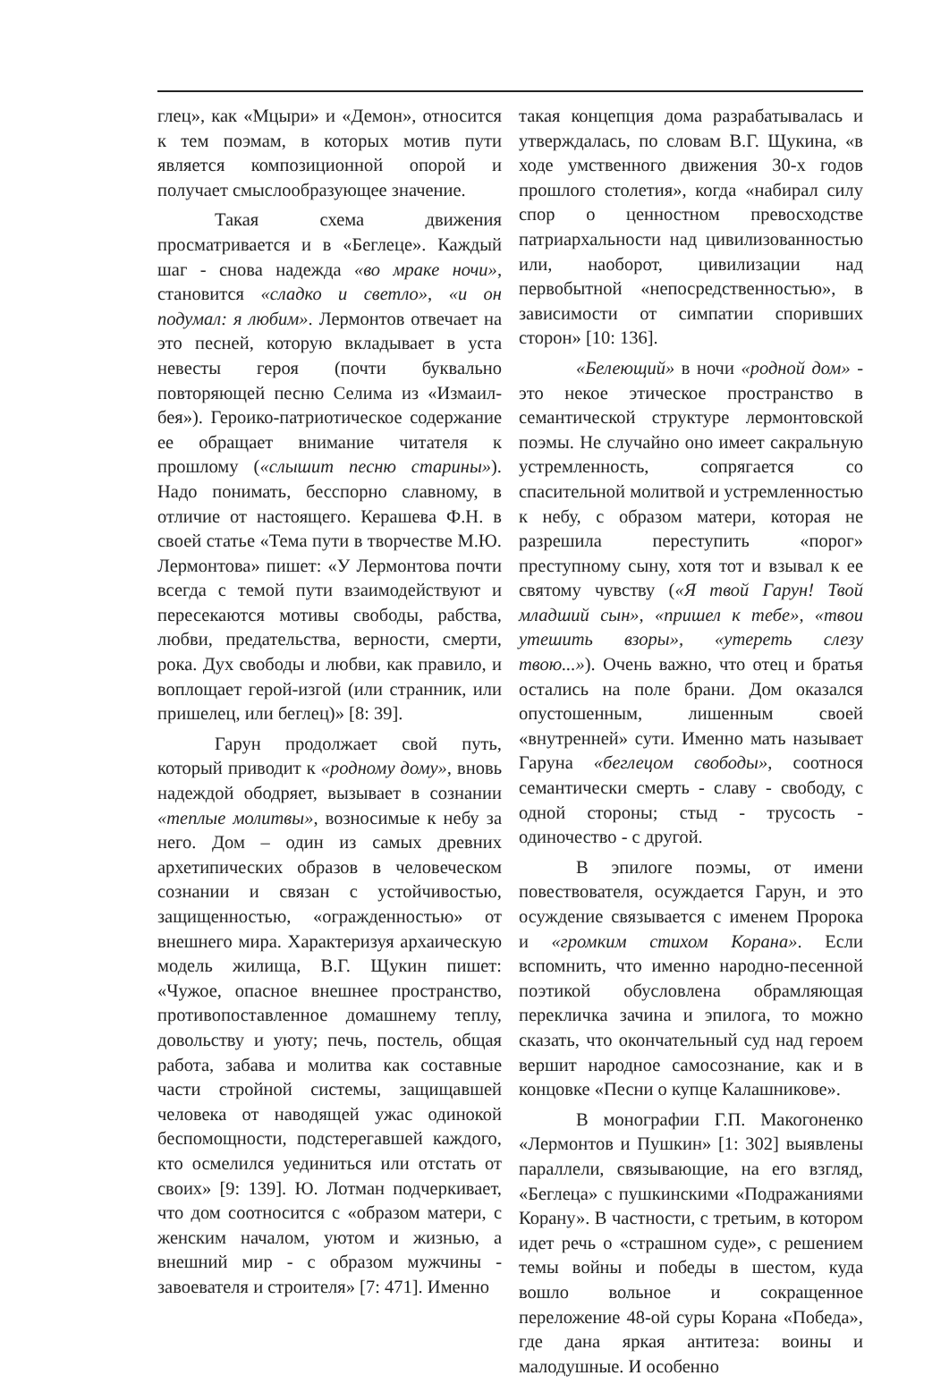глец», как «Мцыри» и «Демон», относится к тем поэмам, в которых мотив пути является композиционной опорой и получает смыслообразующее значение.
Такая схема движения просматривается и в «Беглеце». Каждый шаг - снова надежда «во мраке ночи», становится «сладко и светло», «и он подумал: я любим». Лермонтов отвечает на это песней, которую вкладывает в уста невесты героя (почти буквально повторяющей песню Селима из «Измаил-бея»). Героико-патриотическое содержание ее обращает внимание читателя к прошлому («слышит песню старины»). Надо понимать, бесспорно славному, в отличие от настоящего. Керашева Ф.Н. в своей статье «Тема пути в творчестве М.Ю. Лермонтова» пишет: «У Лермонтова почти всегда с темой пути взаимодействуют и пересекаются мотивы свободы, рабства, любви, предательства, верности, смерти, рока. Дух свободы и любви, как правило, и воплощает герой-изгой (или странник, или пришелец, или беглец)» [8: 39].
Гарун продолжает свой путь, который приводит к «родному дому», вновь надеждой ободряет, вызывает в сознании «теплые молитвы», возносимые к небу за него. Дом – один из самых древних архетипических образов в человеческом сознании и связан с устойчивостью, защищенностью, «огражденностью» от внешнего мира. Характеризуя архаическую модель жилища, В.Г. Щукин пишет: «Чужое, опасное внешнее пространство, противопоставленное домашнему теплу, довольству и уюту; печь, постель, общая работа, забава и молитва как составные части стройной системы, защищавшей человека от наводящей ужас одинокой беспомощности, подстерегавшей каждого, кто осмелился уединиться или отстать от своих» [9: 139]. Ю. Лотман подчеркивает, что дом соотносится с «образом матери, с женским началом, уютом и жизнью, а внешний мир - с образом мужчины - завоевателя и строителя» [7: 471]. Именно
такая концепция дома разрабатывалась и утверждалась, по словам В.Г. Щукина, «в ходе умственного движения 30-х годов прошлого столетия», когда «набирал силу спор о ценностном превосходстве патриархальности над цивилизованностью или, наоборот, цивилизации над первобытной «непосредственностью», в зависимости от симпатии споривших сторон» [10: 136].
«Белеющий» в ночи «родной дом» - это некое этическое пространство в семантической структуре лермонтовской поэмы. Не случайно оно имеет сакральную устремленность, сопрягается со спасительной молитвой и устремленностью к небу, с образом матери, которая не разрешила переступить «порог» преступному сыну, хотя тот и взывал к ее святому чувству («Я твой Гарун! Твой младший сын», «пришел к тебе», «твои утешить взоры», «утереть слезу твою...»). Очень важно, что отец и братья остались на поле брани. Дом оказался опустошенным, лишенным своей «внутренней» сути. Именно мать называет Гаруна «беглецом свободы», соотнося семантически смерть - славу - свободу, с одной стороны; стыд - трусость - одиночество - с другой.
В эпилоге поэмы, от имени повествователя, осуждается Гарун, и это осуждение связывается с именем Пророка и «громким стихом Корана». Если вспомнить, что именно народно-песенной поэтикой обусловлена обрамляющая перекличка зачина и эпилога, то можно сказать, что окончательный суд над героем вершит народное самосознание, как и в концовке «Песни о купце Калашникове».
В монографии Г.П. Макогоненко «Лермонтов и Пушкин» [1: 302] выявлены параллели, связывающие, на его взгляд, «Беглеца» с пушкинскими «Подражаниями Корану». В частности, с третьим, в котором идет речь о «страшном суде», с решением темы войны и победы в шестом, куда вошло вольное и сокращенное переложение 48-ой суры Корана «Победа», где дана яркая антитеза: воины и малодушные. И особенно